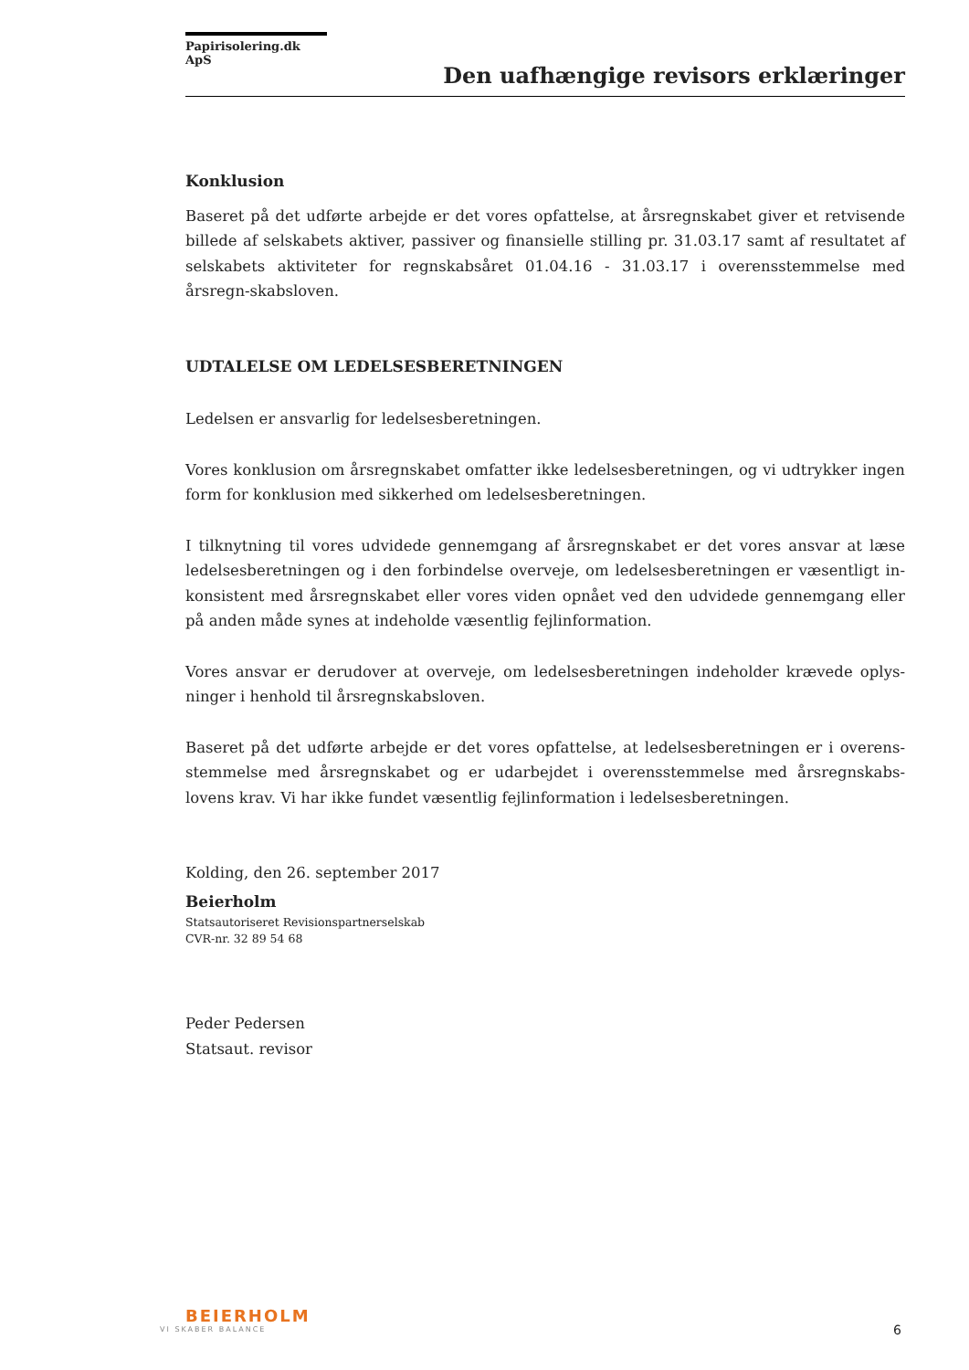Papirisolering.dk ApS
Den uafhængige revisors erklæringer
Konklusion
Baseret på det udførte arbejde er det vores opfattelse, at årsregnskabet giver et retvisende billede af selskabets aktiver, passiver og finansielle stilling pr. 31.03.17 samt af resultatet af selskabets aktiviteter for regnskabsåret 01.04.16 - 31.03.17 i overensstemmelse med årsregn-skabsloven.
UDTALELSE OM LEDELSESBERETNINGEN
Ledelsen er ansvarlig for ledelsesberetningen.
Vores konklusion om årsregnskabet omfatter ikke ledelsesberetningen, og vi udtrykker ingen form for konklusion med sikkerhed om ledelsesberetningen.
I tilknytning til vores udvidede gennemgang af årsregnskabet er det vores ansvar at læse ledelsesberetningen og i den forbindelse overveje, om ledelsesberetningen er væsentligt in-konsistent med årsregnskabet eller vores viden opnået ved den udvidede gennemgang eller på anden måde synes at indeholde væsentlig fejlinformation.
Vores ansvar er derudover at overveje, om ledelsesberetningen indeholder krævede oplys-ninger i henhold til årsregnskabsloven.
Baseret på det udførte arbejde er det vores opfattelse, at ledelsesberetningen er i overens-stemmelse med årsregnskabet og er udarbejdet i overensstemmelse med årsregnskabs-lovens krav. Vi har ikke fundet væsentlig fejlinformation i ledelsesberetningen.
Kolding, den 26. september 2017
Beierholm
Statsautoriseret Revisionspartnerselskab
CVR-nr. 32 89 54 68
Peder Pedersen
Statsaut. revisor
BEIERHOLM
VI SKABER BALANCE
6